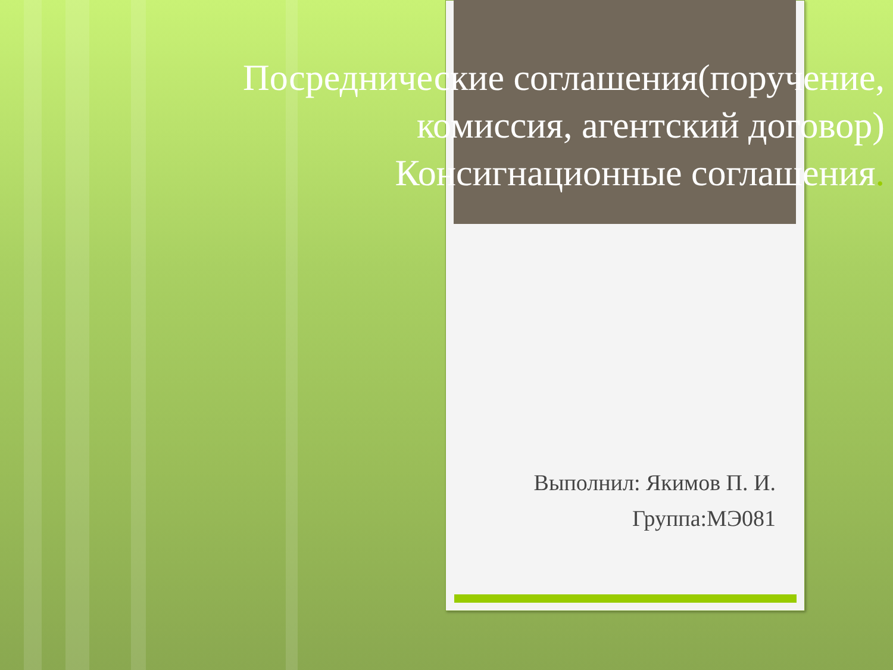Посреднические соглашения(поручение,
комиссия, агентский договор)
Консигнационные соглашения.
Выполнил: Якимов П. И.
Группа:МЭ081